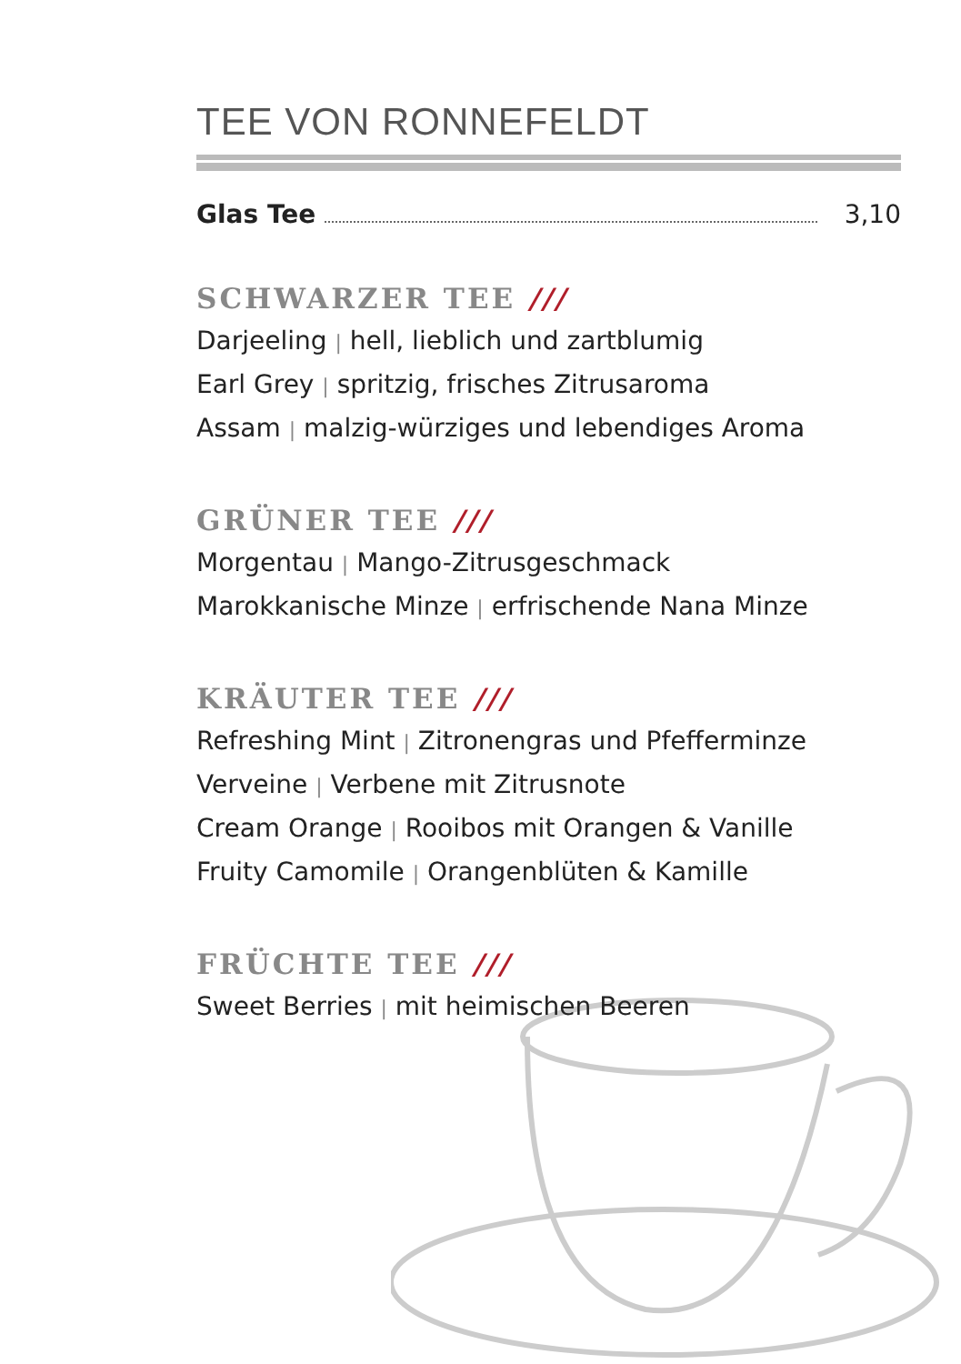TEE VON RONNEFELDT
Glas Tee 3,10
SCHWARZER TEE ///
Darjeeling | hell, lieblich und zartblumig
Earl Grey | spritzig, frisches Zitrusaroma
Assam | malzig-würziges und lebendiges Aroma
GRÜNER TEE ///
Morgentau | Mango-Zitrusgeschmack
Marokkanische Minze | erfrischende Nana Minze
KRÄUTER TEE ///
Refreshing Mint | Zitronengras und Pfefferminze
Verveine | Verbene mit Zitrusnote
Cream Orange | Rooibos mit Orangen & Vanille
Fruity Camomile | Orangenblüten & Kamille
FRÜCHTE TEE ///
Sweet Berries | mit heimischen Beeren